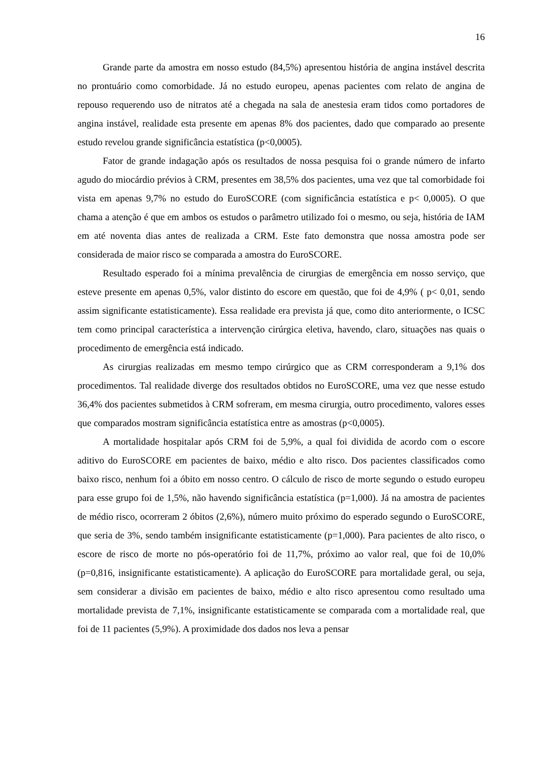16
Grande parte da amostra em nosso estudo (84,5%) apresentou história de angina instável descrita no prontuário como comorbidade. Já no estudo europeu, apenas pacientes com relato de angina de repouso requerendo uso de nitratos até a chegada na sala de anestesia eram tidos como portadores de angina instável, realidade esta presente em apenas 8% dos pacientes, dado que comparado ao presente estudo revelou grande significância estatística (p<0,0005).
Fator de grande indagação após os resultados de nossa pesquisa foi o grande número de infarto agudo do miocárdio prévios à CRM, presentes em 38,5% dos pacientes, uma vez que tal comorbidade foi vista em apenas 9,7% no estudo do EuroSCORE (com significância estatística e p< 0,0005). O que chama a atenção é que em ambos os estudos o parâmetro utilizado foi o mesmo, ou seja, história de IAM em até noventa dias antes de realizada a CRM. Este fato demonstra que nossa amostra pode ser considerada de maior risco se comparada a amostra do EuroSCORE.
Resultado esperado foi a mínima prevalência de cirurgias de emergência em nosso serviço, que esteve presente em apenas 0,5%, valor distinto do escore em questão, que foi de 4,9% ( p< 0,01, sendo assim significante estatisticamente). Essa realidade era prevista já que, como dito anteriormente, o ICSC tem como principal característica a intervenção cirúrgica eletiva, havendo, claro, situações nas quais o procedimento de emergência está indicado.
As cirurgias realizadas em mesmo tempo cirúrgico que as CRM corresponderam a 9,1% dos procedimentos. Tal realidade diverge dos resultados obtidos no EuroSCORE, uma vez que nesse estudo 36,4% dos pacientes submetidos à CRM sofreram, em mesma cirurgia, outro procedimento, valores esses que comparados mostram significância estatística entre as amostras (p<0,0005).
A mortalidade hospitalar após CRM foi de 5,9%, a qual foi dividida de acordo com o escore aditivo do EuroSCORE em pacientes de baixo, médio e alto risco. Dos pacientes classificados como baixo risco, nenhum foi a óbito em nosso centro. O cálculo de risco de morte segundo o estudo europeu para esse grupo foi de 1,5%, não havendo significância estatística (p=1,000). Já na amostra de pacientes de médio risco, ocorreram 2 óbitos (2,6%), número muito próximo do esperado segundo o EuroSCORE, que seria de 3%, sendo também insignificante estatisticamente (p=1,000). Para pacientes de alto risco, o escore de risco de morte no pós-operatório foi de 11,7%, próximo ao valor real, que foi de 10,0% (p=0,816, insignificante estatisticamente). A aplicação do EuroSCORE para mortalidade geral, ou seja, sem considerar a divisão em pacientes de baixo, médio e alto risco apresentou como resultado uma mortalidade prevista de 7,1%, insignificante estatisticamente se comparada com a mortalidade real, que foi de 11 pacientes (5,9%). A proximidade dos dados nos leva a pensar